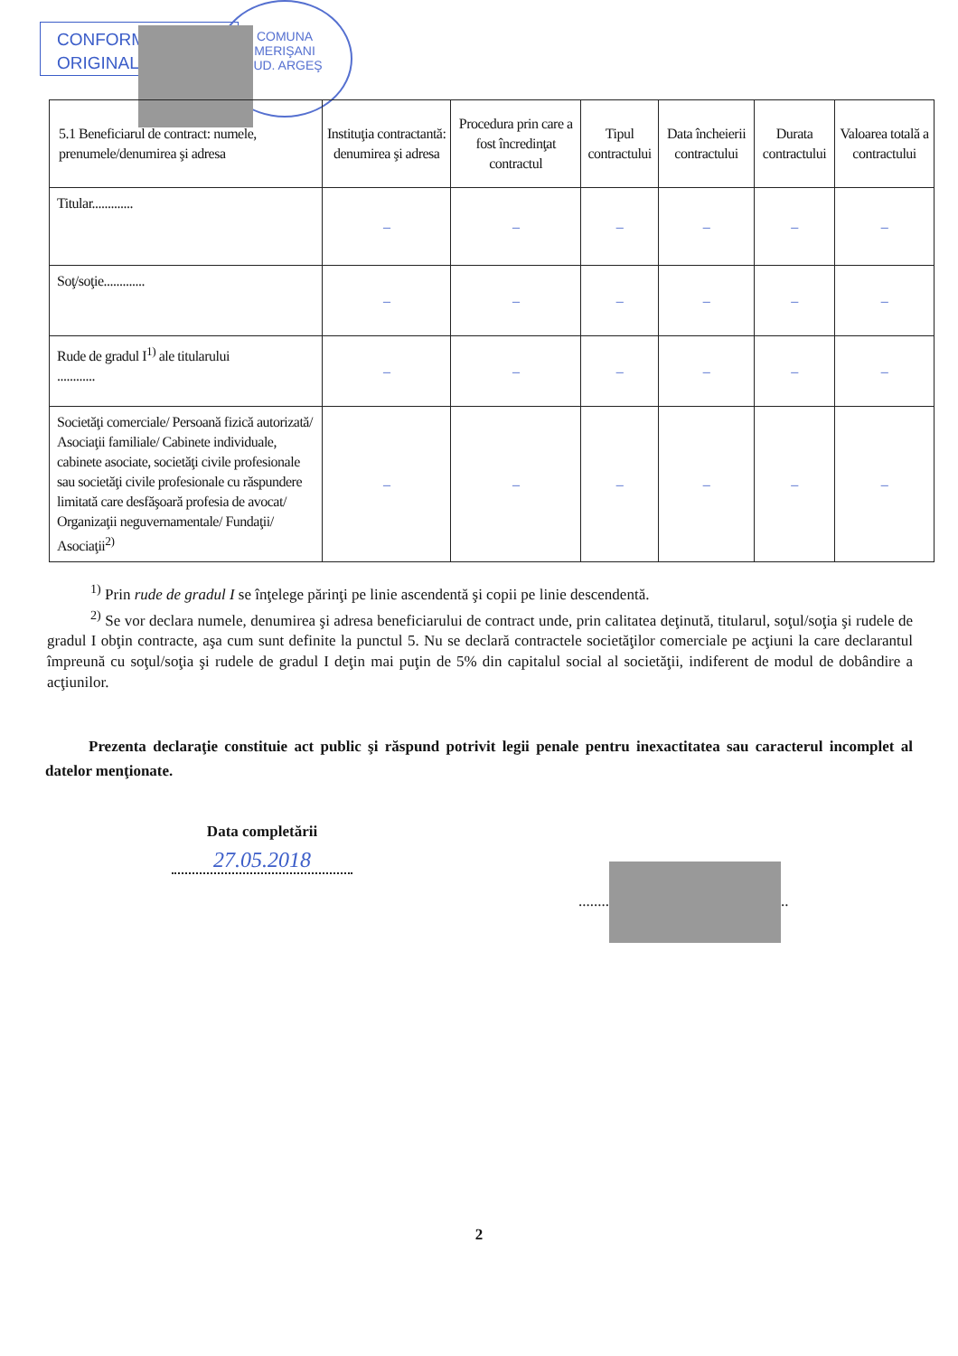CONFORM
ORIGINAL
COMUNA
MERIŞANI
JUD. ARGEŞ
| 5.1 Beneficiarul de contract: numele, prenumele/denumirea şi adresa | Instituţia contractantă: denumirea şi adresa | Procedura prin care a fost încredinţat contractul | Tipul contractului | Data încheierii contractului | Durata contractului | Valoarea totală a contractului |
| --- | --- | --- | --- | --- | --- | --- |
| Titular............. | – | – | – | – | – | – |
| Soţ/soţie............. | – | – | – | – | – | – |
| Rude de gradul I<sup>1)</sup> ale titularului ............ | – | – | – | – | – | – |
| Societăţi comerciale/ Persoană fizică autorizată/ Asociaţii familiale/ Cabinete individuale, cabinete asociate, societăţi civile profesionale sau societăţi civile profesionale cu răspundere limitată care desfăşoară profesia de avocat/ Organizaţii neguvernamentale/ Fundaţii/ Asociaţii<sup>2)</sup> | – | – | – | – | – | – |
<sup>1)</sup> Prin rude de gradul I se înţelege părinţi pe linie ascendentă şi copii pe linie descendentă.
<sup>2)</sup> Se vor declara numele, denumirea şi adresa beneficiarului de contract unde, prin calitatea deţinută, titularul, soţul/soţia şi rudele de gradul I obţin contracte, aşa cum sunt definite la punctul 5. Nu se declară contractele societăţilor comerciale pe acţiuni la care declarantul împreună cu soţul/soţia şi rudele de gradul I deţin mai puţin de 5% din capitalul social al societăţii, indiferent de modul de dobândire a acţiunilor.
Prezenta declaraţie constituie act public şi răspund potrivit legii penale pentru inexactitatea sau caracterul incomplet al datelor menţionate.
Data completării
27.05.2018
........ ..
2